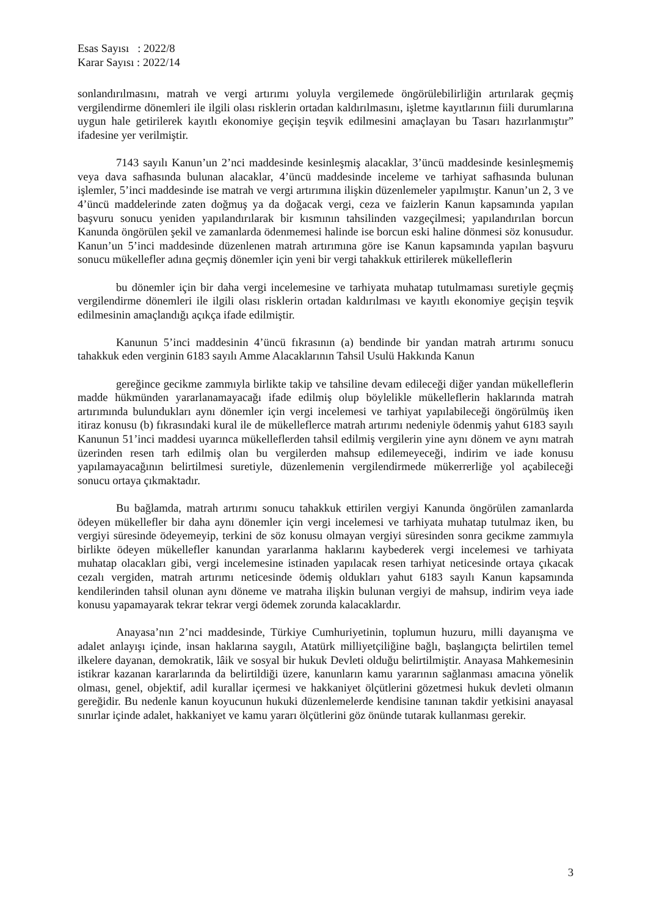Esas Sayısı : 2022/8
Karar Sayısı : 2022/14
sonlandırılmasını, matrah ve vergi artırımı yoluyla vergilemede öngörülebilirliğin artırılarak geçmiş vergilendirme dönemleri ile ilgili olası risklerin ortadan kaldırılmasını, işletme kayıtlarının fiili durumlarına uygun hale getirilerek kayıtlı ekonomiye geçişin teşvik edilmesini amaçlayan bu Tasarı hazırlanmıştır” ifadesine yer verilmiştir.
7143 sayılı Kanun’un 2’nci maddesinde kesinleşmiş alacaklar, 3’üncü maddesinde kesinleşmemiş veya dava safhasında bulunan alacaklar, 4’üncü maddesinde inceleme ve tarhiyat safhasında bulunan işlemler, 5’inci maddesinde ise matrah ve vergi artırımına ilişkin düzenlemeler yapılmıştır. Kanun’un 2, 3 ve 4’üncü maddelerinde zaten doğmuş ya da doğacak vergi, ceza ve faizlerin Kanun kapsamında yapılan başvuru sonucu yeniden yapılandırılarak bir kısmının tahsilinden vazgeçilmesi; yapılandırılan borcun Kanunda öngörülen şekil ve zamanlarda ödenmemesi halinde ise borcun eski haline dönmesi söz konusudur. Kanun’un 5’inci maddesinde düzenlenen matrah artırımına göre ise Kanun kapsamında yapılan başvuru sonucu mükellefler adına geçmiş dönemler için yeni bir vergi tahakkuk ettirilerek mükelleflerin
bu dönemler için bir daha vergi incelemesine ve tarhiyata muhatap tutulmaması suretiyle geçmiş vergilendirme dönemleri ile ilgili olası risklerin ortadan kaldırılması ve kayıtlı ekonomiye geçişin teşvik edilmesinin amaçlandığı açıkça ifade edilmiştir.
Kanunun 5’inci maddesinin 4’üncü fıkrasının (a) bendinde bir yandan matrah artırımı sonucu tahakkuk eden verginin 6183 sayılı Amme Alacaklarının Tahsil Usulü Hakkında Kanun
gereğince gecikme zammıyla birlikte takip ve tahsiline devam edileceği diğer yandan mükelleflerin madde hükmünden yararlanamayacağı ifade edilmiş olup böylelikle mükelleflerin haklarında matrah artırımında bulundukları aynı dönemler için vergi incelemesi ve tarhiyat yapılabileceği öngörülmüş iken itiraz konusu (b) fıkrasındaki kural ile de mükelleflerce matrah artırımı nedeniyle ödenmiş yahut 6183 sayılı Kanunun 51’inci maddesi uyarınca mükelleflerden tahsil edilmiş vergilerin yine aynı dönem ve aynı matrah üzerinden resen tarh edilmiş olan bu vergilerden mahsup edilemeyeceği, indirim ve iade konusu yapılamayacağının belirtilmesi suretiyle, düzenlemenin vergilendirmede mükerrerliğe yol açabileceği sonucu ortaya çıkmaktadır.
Bu bağlamda, matrah artırımı sonucu tahakkuk ettirilen vergiyi Kanunda öngörülen zamanlarda ödeyen mükellefler bir daha aynı dönemler için vergi incelemesi ve tarhiyata muhatap tutulmaz iken, bu vergiyi süresinde ödeyemeyip, terkini de söz konusu olmayan vergiyi süresinden sonra gecikme zammıyla birlikte ödeyen mükellefler kanundan yararlanma haklarını kaybederek vergi incelemesi ve tarhiyata muhatap olacakları gibi, vergi incelemesine istinaden yapılacak resen tarhiyat neticesinde ortaya çıkacak cezalı vergiden, matrah artırımı neticesinde ödemiş oldukları yahut 6183 sayılı Kanun kapsamında kendilerinden tahsil olunan aynı döneme ve matraha ilişkin bulunan vergiyi de mahsup, indirim veya iade konusu yapamayarak tekrar tekrar vergi ödemek zorunda kalacaklardır.
Anayasa’nın 2’nci maddesinde, Türkiye Cumhuriyetinin, toplumun huzuru, milli dayanışma ve adalet anlayışı içinde, insan haklarına saygılı, Atatürk milliyetçiliğine bağlı, başlangıçta belirtilen temel ilkelere dayanan, demokratik, lâik ve sosyal bir hukuk Devleti olduğu belirtilmiştir. Anayasa Mahkemesinin istikrar kazanan kararlarında da belirtildiği üzere, kanunların kamu yararının sağlanması amacına yönelik olması, genel, objektif, adil kurallar içermesi ve hakkaniyet ölçütlerini gözetmesi hukuk devleti olmanın gereğidir. Bu nedenle kanun koyucunun hukuki düzenlemelerde kendisine tanınan takdir yetkisini anayasal sınırlar içinde adalet, hakkaniyet ve kamu yararı ölçütlerini göz önünde tutarak kullanması gerekir.
3